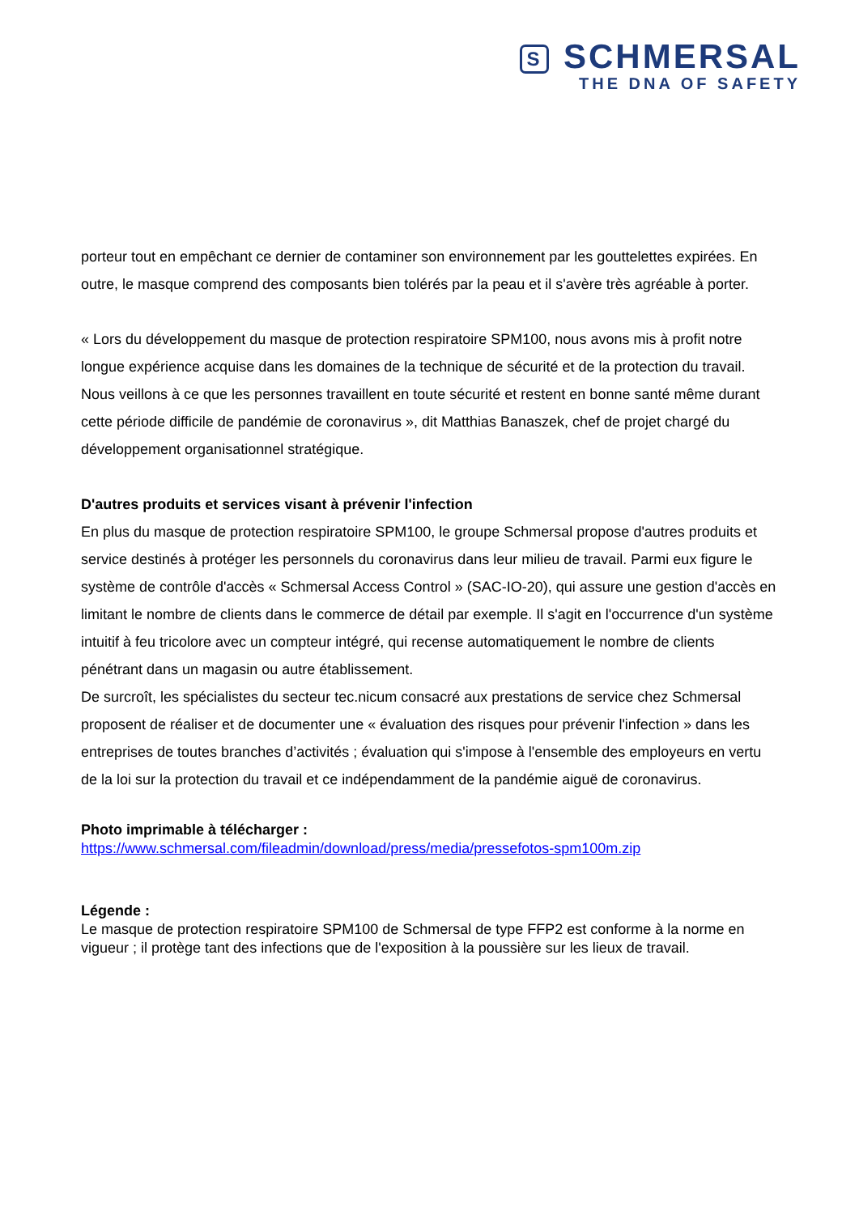S SCHMERSAL
THE DNA OF SAFETY
porteur tout en empêchant ce dernier de contaminer son environnement par les gouttelettes expirées. En outre, le masque comprend des composants bien tolérés par la peau et il s'avère très agréable à porter.
« Lors du développement du masque de protection respiratoire SPM100, nous avons mis à profit notre longue expérience acquise dans les domaines de la technique de sécurité et de la protection du travail. Nous veillons à ce que les personnes travaillent en toute sécurité et restent en bonne santé même durant cette période difficile de pandémie de coronavirus », dit Matthias Banaszek, chef de projet chargé du développement organisationnel stratégique.
D'autres produits et services visant à prévenir l'infection
En plus du masque de protection respiratoire SPM100, le groupe Schmersal propose d'autres produits et service destinés à protéger les personnels du coronavirus dans leur milieu de travail. Parmi eux figure le système de contrôle d'accès « Schmersal Access Control » (SAC-IO-20), qui assure une gestion d'accès en limitant le nombre de clients dans le commerce de détail par exemple. Il s'agit en l'occurrence d'un système intuitif à feu tricolore avec un compteur intégré, qui recense automatiquement le nombre de clients pénétrant dans un magasin ou autre établissement.
De surcroît, les spécialistes du secteur tec.nicum consacré aux prestations de service chez Schmersal proposent de réaliser et de documenter une « évaluation des risques pour prévenir l'infection » dans les entreprises de toutes branches d’activités ; évaluation qui s'impose à l'ensemble des employeurs en vertu de la loi sur la protection du travail et ce indépendamment de la pandémie aiguë de coronavirus.
Photo imprimable à télécharger :
https://www.schmersal.com/fileadmin/download/press/media/pressefotos-spm100m.zip
Légende :
Le masque de protection respiratoire SPM100 de Schmersal de type FFP2 est conforme à la norme en vigueur ; il protège tant des infections que de l'exposition à la poussière sur les lieux de travail.